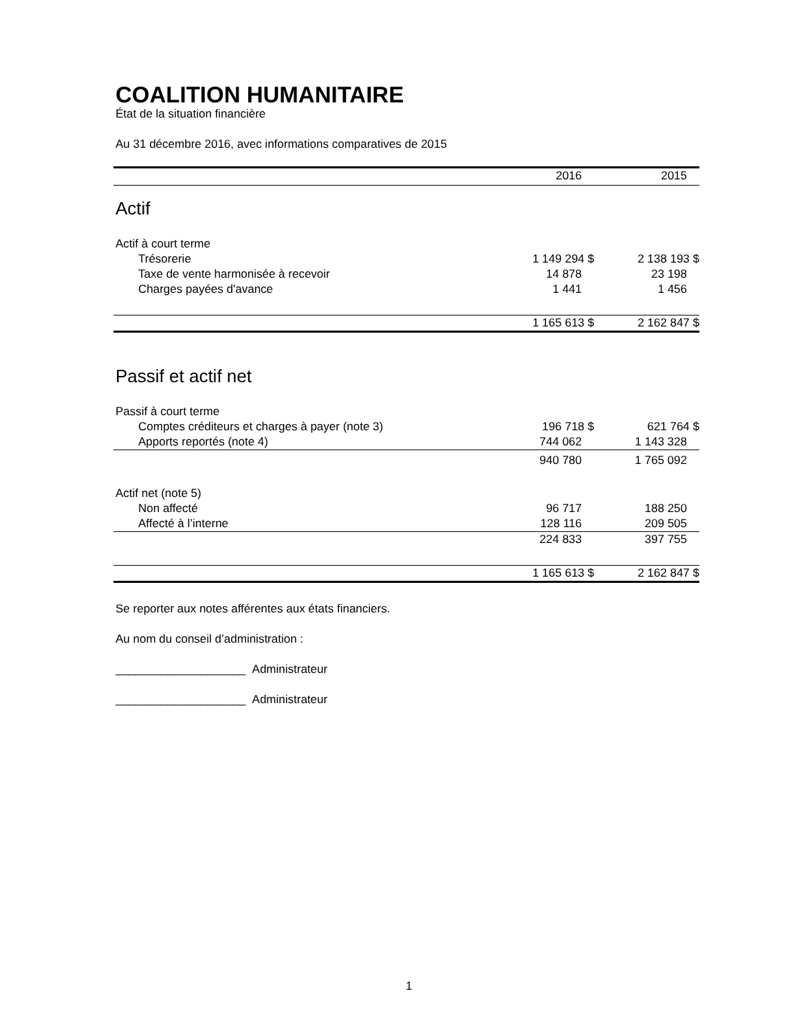COALITION HUMANITAIRE
État de la situation financière
Au 31 décembre 2016, avec informations comparatives de 2015
| | 2016 | 2015 |
| --- | --- | --- |
| Actif | | |
| Actif à court terme | | |
| Trésorerie | 1 149 294 $ | 2 138 193 $ |
| Taxe de vente harmonisée à recevoir | 14 878 | 23 198 |
| Charges payées d'avance | 1 441 | 1 456 |
| | 1 165 613 $ | 2 162 847 $ |
| Passif et actif net | | |
| Passif à court terme | | |
| Comptes créditeurs et charges à payer (note 3) | 196 718 $ | 621 764 $ |
| Apports reportés (note 4) | 744 062 | 1 143 328 |
| | 940 780 | 1 765 092 |
| Actif net (note 5) | | |
| Non affecté | 96 717 | 188 250 |
| Affecté à l’interne | 128 116 | 209 505 |
| | 224 833 | 397 755 |
| | 1 165 613 $ | 2 162 847 $ |
Se reporter aux notes afférentes aux états financiers.
Au nom du conseil d’administration :
____________________ Administrateur
____________________ Administrateur
1